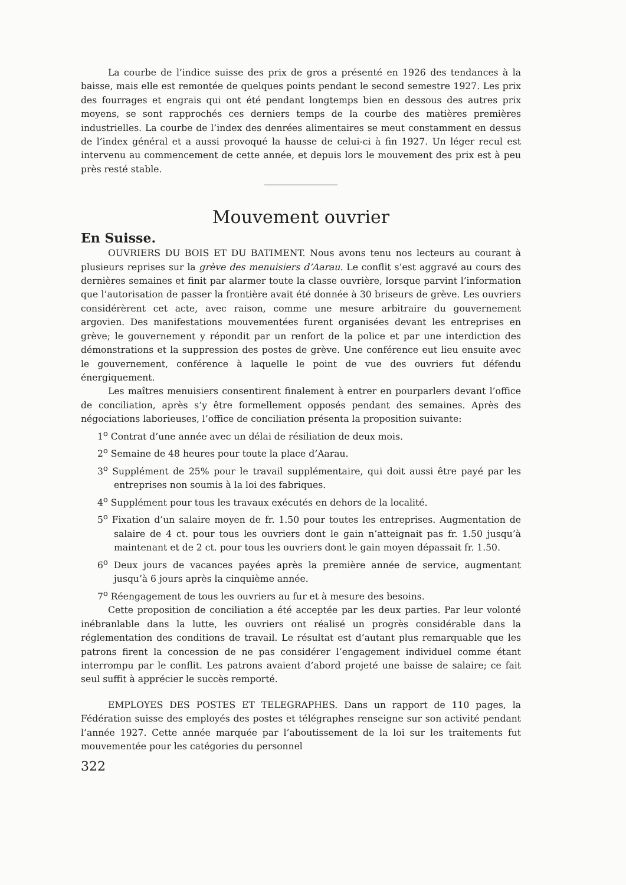La courbe de l’indice suisse des prix de gros a présenté en 1926 des tendances à la baisse, mais elle est remontée de quelques points pendant le second semestre 1927. Les prix des fourrages et engrais qui ont été pendant longtemps bien en dessous des autres prix moyens, se sont rapprochés ces derniers temps de la courbe des matières premières industrielles. La courbe de l’index des denrées alimentaires se meut constamment en dessus de l’index général et a aussi provoqué la hausse de celui-ci à fin 1927. Un léger recul est intervenu au commencement de cette année, et depuis lors le mouvement des prix est à peu près resté stable.
Mouvement ouvrier
En Suisse.
OUVRIERS DU BOIS ET DU BATIMENT. Nous avons tenu nos lecteurs au courant à plusieurs reprises sur la grève des menuisiers d’Aarau. Le conflit s’est aggravé au cours des dernières semaines et finit par alarmer toute la classe ouvrière, lorsque parvint l’information que l’autorisation de passer la frontière avait été donnée à 30 briseurs de grève. Les ouvriers considérèrent cet acte, avec raison, comme une mesure arbitraire du gouvernement argovien. Des manifestations mouvementées furent organisées devant les entreprises en grève; le gouvernement y répondit par un renfort de la police et par une interdiction des démonstrations et la suppression des postes de grève. Une conférence eut lieu ensuite avec le gouvernement, conférence à laquelle le point de vue des ouvriers fut défendu énergiquement.
Les maîtres menuisiers consentirent finalement à entrer en pourparlers devant l’office de conciliation, après s’y être formellement opposés pendant des semaines. Après des négociations laborieuses, l’office de conciliation présenta la proposition suivante:
1<sup>o</sup> Contrat d’une année avec un délai de résiliation de deux mois.
2<sup>o</sup> Semaine de 48 heures pour toute la place d’Aarau.
3<sup>o</sup> Supplément de 25% pour le travail supplémentaire, qui doit aussi être payé par les entreprises non soumis à la loi des fabriques.
4<sup>o</sup> Supplément pour tous les travaux exécutés en dehors de la localité.
5<sup>o</sup> Fixation d’un salaire moyen de fr. 1.50 pour toutes les entreprises. Augmentation de salaire de 4 ct. pour tous les ouvriers dont le gain n’atteignait pas fr. 1.50 jusqu’à maintenant et de 2 ct. pour tous les ouvriers dont le gain moyen dépassait fr. 1.50.
6<sup>o</sup> Deux jours de vacances payées après la première année de service, augmentant jusqu’à 6 jours après la cinquième année.
7<sup>o</sup> Réengagement de tous les ouvriers au fur et à mesure des besoins.
Cette proposition de conciliation a été acceptée par les deux parties. Par leur volonté inébranlable dans la lutte, les ouvriers ont réalisé un progrès considérable dans la réglementation des conditions de travail. Le résultat est d’autant plus remarquable que les patrons firent la concession de ne pas considérer l’engagement individuel comme étant interrompu par le conflit. Les patrons avaient d’abord projeté une baisse de salaire; ce fait seul suffit à apprécier le succès remporté.
EMPLOYES DES POSTES ET TELEGRAPHES. Dans un rapport de 110 pages, la Fédération suisse des employés des postes et télégraphes renseigne sur son activité pendant l’année 1927. Cette année marquée par l’aboutissement de la loi sur les traitements fut mouvementée pour les catégories du personnel
322